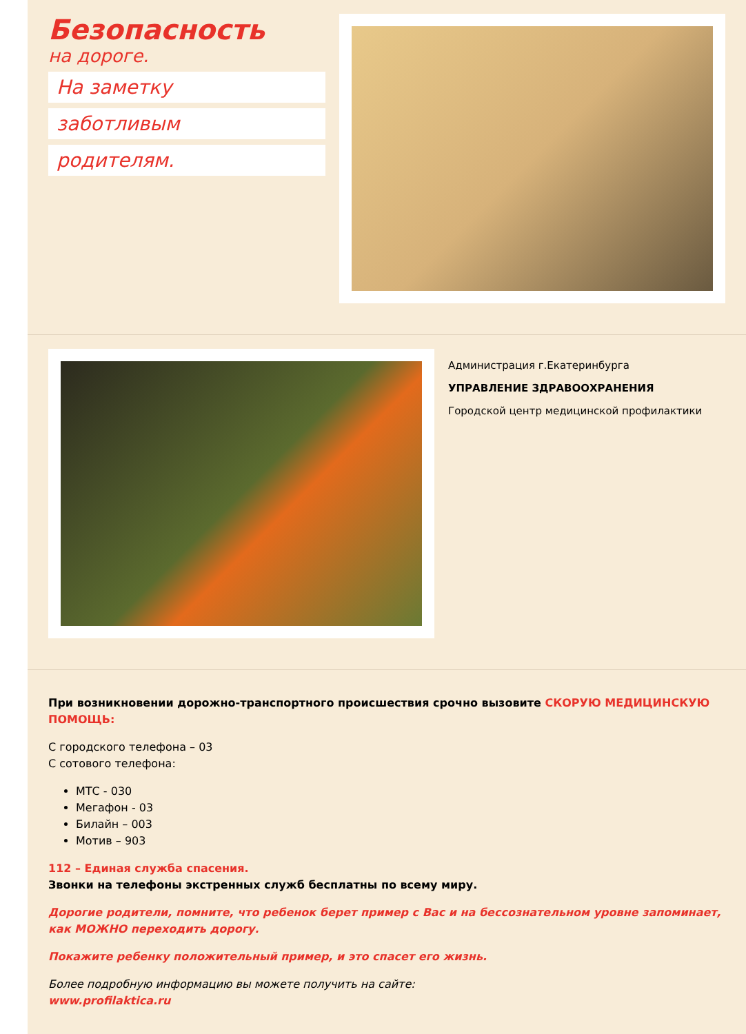Безопасность
на дороге.
На заметку
заботливым
родителям.
Администрация г.Екатеринбурга
УПРАВЛЕНИЕ ЗДРАВООХРАНЕНИЯ
Городской центр медицинской профилактики
При возникновении дорожно-транспортного происшествия срочно вызовите СКОРУЮ МЕДИЦИНСКУЮ ПОМОЩЬ:
С городского телефона – 03
С сотового телефона:
МТС - 030
Мегафон - 03
Билайн – 003
Мотив – 903
112 – Единая служба спасения.
Звонки на телефоны экстренных служб бесплатны по всему миру.
Дорогие родители, помните, что ребенок берет пример с Вас и на бессознательном уровне запоминает, как МОЖНО переходить дорогу.
Покажите ребенку положительный пример, и это спасет его жизнь.
Более подробную информацию вы можете получить на сайте:
www.profilaktica.ru